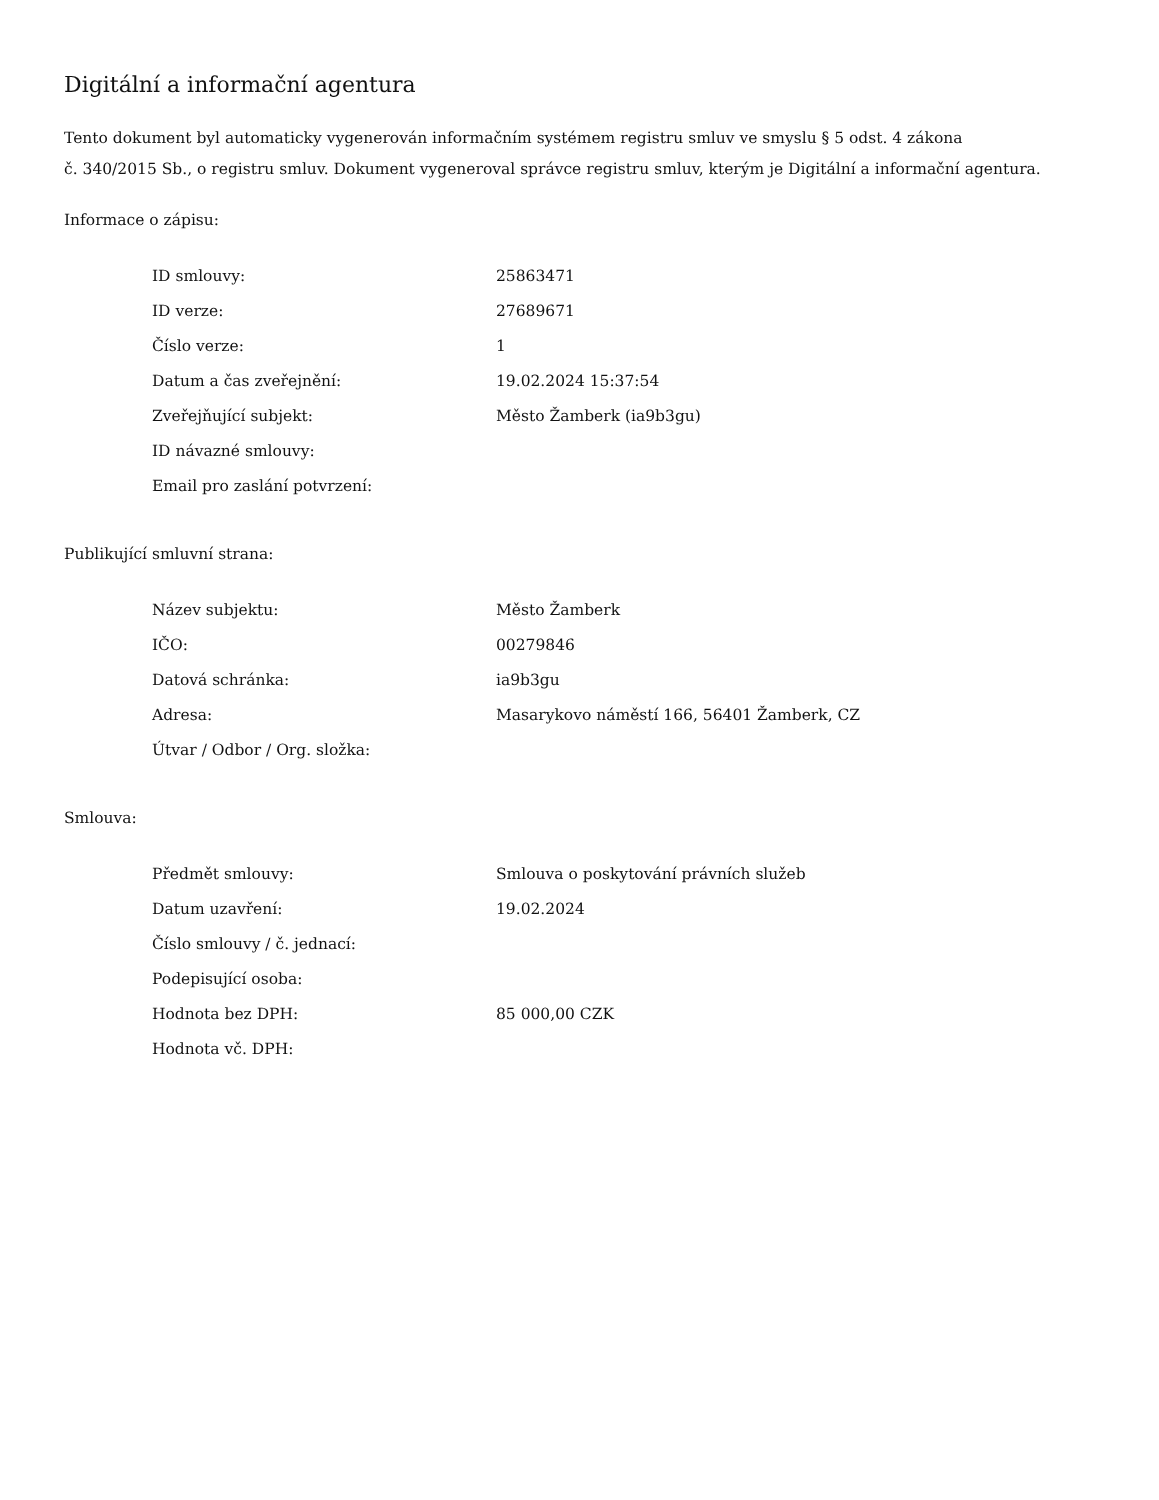Digitální a informační agentura
Tento dokument byl automaticky vygenerován informačním systémem registru smluv ve smyslu § 5 odst. 4 zákona
č. 340/2015 Sb., o registru smluv. Dokument vygeneroval správce registru smluv, kterým je Digitální a informační agentura.
Informace o zápisu:
| ID smlouvy: | 25863471 |
| ID verze: | 27689671 |
| Číslo verze: | 1 |
| Datum a čas zveřejnění: | 19.02.2024 15:37:54 |
| Zveřejňující subjekt: | Město Žamberk (ia9b3gu) |
| ID návazné smlouvy: | |
| Email pro zaslání potvrzení: | |
Publikující smluvní strana:
| Název subjektu: | Město Žamberk |
| IČO: | 00279846 |
| Datová schránka: | ia9b3gu |
| Adresa: | Masarykovo náměstí 166, 56401 Žamberk, CZ |
| Útvar / Odbor / Org. složka: | |
Smlouva:
| Předmět smlouvy: | Smlouva o poskytování právních služeb |
| Datum uzavření: | 19.02.2024 |
| Číslo smlouvy / č. jednací: | |
| Podepisující osoba: | |
| Hodnota bez DPH: | 85 000,00 CZK |
| Hodnota vč. DPH: | |